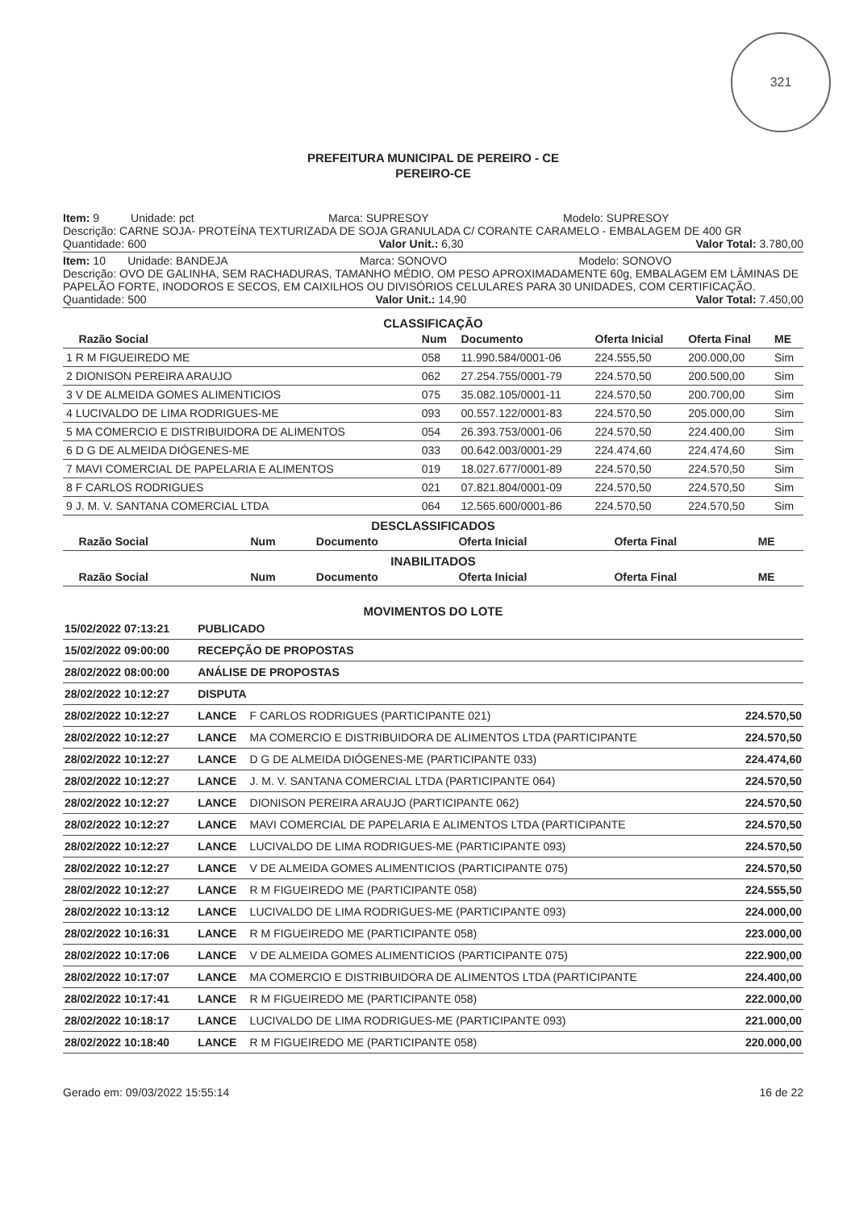321
PREFEITURA MUNICIPAL DE PEREIRO - CE
PEREIRO-CE
Item: 9 Unidade: pct Marca: SUPRESOY Modelo: SUPRESOY
Descrição: CARNE SOJA- PROTEÍNA TEXTURIZADA DE SOJA GRANULADA C/ CORANTE CARAMELO - EMBALAGEM DE 400 GR
Quantidade: 600 Valor Unit.: 6,30 Valor Total: 3.780,00
Item: 10 Unidade: BANDEJA Marca: SONOVO Modelo: SONOVO
Descrição: OVO DE GALINHA, SEM RACHADURAS, TAMANHO MÉDIO, OM PESO APROXIMADAMENTE 60g, EMBALAGEM EM LÂMINAS DE PAPELÃO FORTE, INODOROS E SECOS, EM CAIXILHOS OU DIVISÓRIOS CELULARES PARA 30 UNIDADES, COM CERTIFICAÇÃO.
Quantidade: 500 Valor Unit.: 14,90 Valor Total: 7.450,00
CLASSIFICAÇÃO
| Razão Social | Num | Documento | Oferta Inicial | Oferta Final | ME |
| --- | --- | --- | --- | --- | --- |
| 1 R M FIGUEIREDO ME | 058 | 11.990.584/0001-06 | 224.555,50 | 200.000,00 | Sim |
| 2 DIONISON PEREIRA ARAUJO | 062 | 27.254.755/0001-79 | 224.570,50 | 200.500,00 | Sim |
| 3 V DE ALMEIDA GOMES ALIMENTICIOS | 075 | 35.082.105/0001-11 | 224.570,50 | 200.700,00 | Sim |
| 4 LUCIVALDO DE LIMA RODRIGUES-ME | 093 | 00.557.122/0001-83 | 224.570,50 | 205.000,00 | Sim |
| 5 MA COMERCIO E DISTRIBUIDORA DE ALIMENTOS | 054 | 26.393.753/0001-06 | 224.570,50 | 224.400,00 | Sim |
| 6 D G DE ALMEIDA DIÓGENES-ME | 033 | 00.642.003/0001-29 | 224.474,60 | 224.474,60 | Sim |
| 7 MAVI COMERCIAL DE PAPELARIA E ALIMENTOS | 019 | 18.027.677/0001-89 | 224.570,50 | 224.570,50 | Sim |
| 8 F CARLOS RODRIGUES | 021 | 07.821.804/0001-09 | 224.570,50 | 224.570,50 | Sim |
| 9 J. M. V. SANTANA COMERCIAL LTDA | 064 | 12.565.600/0001-86 | 224.570,50 | 224.570,50 | Sim |
DESCLASSIFICADOS
| Razão Social | Num | Documento | Oferta Inicial | Oferta Final | ME |
| --- | --- | --- | --- | --- | --- |
INABILITADOS
| Razão Social | Num | Documento | Oferta Inicial | Oferta Final | ME |
| --- | --- | --- | --- | --- | --- |
MOVIMENTOS DO LOTE
| 15/02/2022 07:13:21 | PUBLICADO | | |
| 15/02/2022 09:00:00 | RECEPÇÃO DE PROPOSTAS | | |
| 28/02/2022 08:00:00 | ANÁLISE DE PROPOSTAS | | |
| 28/02/2022 10:12:27 | DISPUTA | | |
| 28/02/2022 10:12:27 | LANCE | F CARLOS RODRIGUES (PARTICIPANTE 021) | 224.570,50 |
| 28/02/2022 10:12:27 | LANCE | MA COMERCIO E DISTRIBUIDORA DE ALIMENTOS LTDA (PARTICIPANTE | 224.570,50 |
| 28/02/2022 10:12:27 | LANCE | D G DE ALMEIDA DIÓGENES-ME (PARTICIPANTE 033) | 224.474,60 |
| 28/02/2022 10:12:27 | LANCE | J. M. V. SANTANA COMERCIAL LTDA (PARTICIPANTE 064) | 224.570,50 |
| 28/02/2022 10:12:27 | LANCE | DIONISON PEREIRA ARAUJO (PARTICIPANTE 062) | 224.570,50 |
| 28/02/2022 10:12:27 | LANCE | MAVI COMERCIAL DE PAPELARIA E ALIMENTOS LTDA (PARTICIPANTE | 224.570,50 |
| 28/02/2022 10:12:27 | LANCE | LUCIVALDO DE LIMA RODRIGUES-ME (PARTICIPANTE 093) | 224.570,50 |
| 28/02/2022 10:12:27 | LANCE | V DE ALMEIDA GOMES ALIMENTICIOS (PARTICIPANTE 075) | 224.570,50 |
| 28/02/2022 10:12:27 | LANCE | R M FIGUEIREDO ME (PARTICIPANTE 058) | 224.555,50 |
| 28/02/2022 10:13:12 | LANCE | LUCIVALDO DE LIMA RODRIGUES-ME (PARTICIPANTE 093) | 224.000,00 |
| 28/02/2022 10:16:31 | LANCE | R M FIGUEIREDO ME (PARTICIPANTE 058) | 223.000,00 |
| 28/02/2022 10:17:06 | LANCE | V DE ALMEIDA GOMES ALIMENTICIOS (PARTICIPANTE 075) | 222.900,00 |
| 28/02/2022 10:17:07 | LANCE | MA COMERCIO E DISTRIBUIDORA DE ALIMENTOS LTDA (PARTICIPANTE | 224.400,00 |
| 28/02/2022 10:17:41 | LANCE | R M FIGUEIREDO ME (PARTICIPANTE 058) | 222.000,00 |
| 28/02/2022 10:18:17 | LANCE | LUCIVALDO DE LIMA RODRIGUES-ME (PARTICIPANTE 093) | 221.000,00 |
| 28/02/2022 10:18:40 | LANCE | R M FIGUEIREDO ME (PARTICIPANTE 058) | 220.000,00 |
Gerado em: 09/03/2022 15:55:14 16 de 22